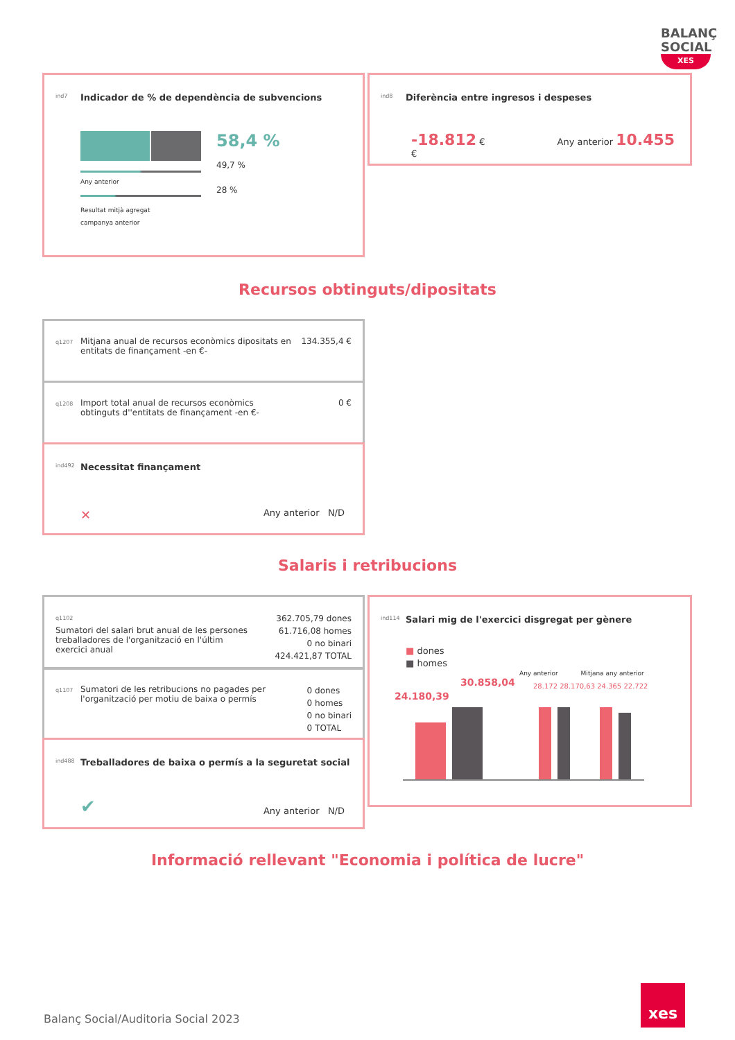BALANÇ SOCIAL
XES
ind7 Indicador de % de dependència de subvencions
Any anterior
Resultat mitjà agregat
campanya anterior
58,4 %
49,7 %
28 %
ind8 Diferència entre ingresos i despeses
-18.812 € Any anterior 10.455 €
Recursos obtinguts/dipositats
134.355,4 € q1207 Mitjana anual de recursos econòmics dipositats en entitats de finançament -en €-
0 € q1208 Import total anual de recursos econòmics obtinguts d''entitats de finançament -en €-
ind492 Necessitat finançament
✕ Any anterior N/D
Salaris i retribucions
362.705,79 dones
61.716,08 homes
0 no binari
424.421,87 TOTAL q1102 Sumatori del salari brut anual de les persones treballadores de l'organització en l'últim exercici anual
0 dones
0 homes
0 no binari
0 TOTAL q1107 Sumatori de les retribucions no pagades per l'organització per motiu de baixa o permís
ind488 Treballadores de baixa o permís a la seguretat social
✔ Any anterior N/D
ind114 Salari mig de l'exercici disgregat per gènere
■ dones
■ homes
Any anterior Mitjana any anterior
24.180,39
30.858,04 28.172 28.170,63 24.365 22.722
Informació rellevant "Economia i política de lucre"
Balanç Social/Auditoria Social 2023
xes